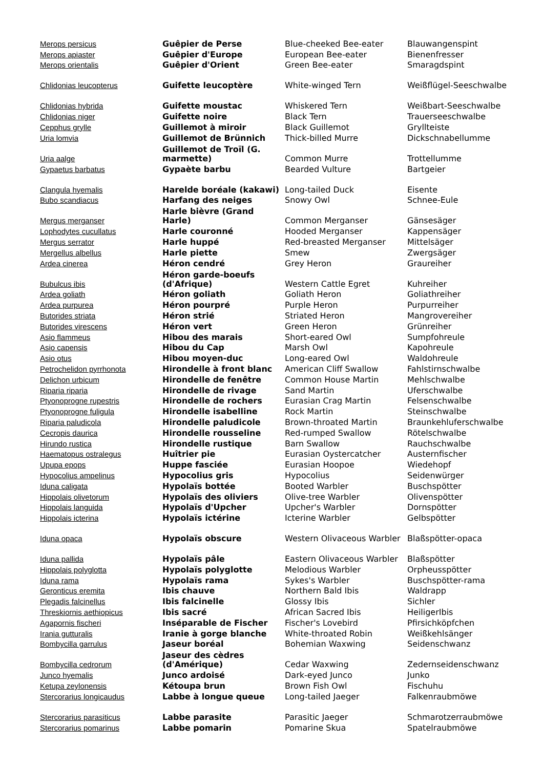| Merops persicus | Guêpier de Perse | Blue-cheeked Bee-eater | Blauwangenspint |
| Merops apiaster | Guêpier d'Europe | European Bee-eater | Bienenfresser |
| Merops orientalis | Guêpier d'Orient | Green Bee-eater | Smaragdspint |
| Chlidonias leucopterus | Guifette leucoptère | White-winged Tern | Weißflügel-Seeschwalbe |
| Chlidonias hybrida | Guifette moustac | Whiskered Tern | Weißbart-Seeschwalbe |
| Chlidonias niger | Guifette noire | Black Tern | Trauerseeschwalbe |
| Cepphus grylle | Guillemot à miroir | Black Guillemot | Gryllteiste |
| Uria lomvia | Guillemot de Brünnich | Thick-billed Murre | Dickschnabellumme |
| Uria aalge | Guillemot de Troïl (G. marmette) | Common Murre | Trottellumme |
| Gypaetus barbatus | Gypaète barbu | Bearded Vulture | Bartgeier |
| Clangula hyemalis | Harelde boréale (kakawi) | Long-tailed Duck | Eisente |
| Bubo scandiacus | Harfang des neiges | Snowy Owl | Schnee-Eule |
| Mergus merganser | Harle bièvre (Grand Harle) | Common Merganser | Gänsesäger |
| Lophodytes cucullatus | Harle couronné | Hooded Merganser | Kappensäger |
| Mergus serrator | Harle huppé | Red-breasted Merganser | Mittelsäger |
| Mergellus albellus | Harle piette | Smew | Zwergsäger |
| Ardea cinerea | Héron cendré | Grey Heron | Graureiher |
| Bubulcus ibis | Héron garde-boeufs (d'Afrique) | Western Cattle Egret | Kuhreiher |
| Ardea goliath | Héron goliath | Goliath Heron | Goliathreiher |
| Ardea purpurea | Héron pourpré | Purple Heron | Purpurreiher |
| Butorides striata | Héron strié | Striated Heron | Mangrovereiher |
| Butorides virescens | Héron vert | Green Heron | Grünreiher |
| Asio flammeus | Hibou des marais | Short-eared Owl | Sumpfohreule |
| Asio capensis | Hibou du Cap | Marsh Owl | Kapohreule |
| Asio otus | Hibou moyen-duc | Long-eared Owl | Waldohreule |
| Petrochelidon pyrrhonota | Hirondelle à front blanc | American Cliff Swallow | Fahlstirnschwalbe |
| Delichon urbicum | Hirondelle de fenêtre | Common House Martin | Mehlschwalbe |
| Riparia riparia | Hirondelle de rivage | Sand Martin | Uferschwalbe |
| Ptyonoprogne rupestris | Hirondelle de rochers | Eurasian Crag Martin | Felsenschwalbe |
| Ptyonoprogne fuligula | Hirondelle isabelline | Rock Martin | Steinschwalbe |
| Riparia paludicola | Hirondelle paludicole | Brown-throated Martin | Braunkehluferschwalbe |
| Cecropis daurica | Hirondelle rousseline | Red-rumped Swallow | Rötelschwalbe |
| Hirundo rustica | Hirondelle rustique | Barn Swallow | Rauchschwalbe |
| Haematopus ostralegus | Huîtrier pie | Eurasian Oystercatcher | Austernfischer |
| Upupa epops | Huppe fasciée | Eurasian Hoopoe | Wiedehopf |
| Hypocolius ampelinus | Hypocolius gris | Hypocolius | Seidenwürger |
| Iduna caligata | Hypolaïs bottée | Booted Warbler | Buschspötter |
| Hippolais olivetorum | Hypolaïs des oliviers | Olive-tree Warbler | Olivenspötter |
| Hippolais languida | Hypolaïs d'Upcher | Upcher's Warbler | Dornspötter |
| Hippolais icterina | Hypolaïs ictérine | Icterine Warbler | Gelbspötter |
| Iduna opaca | Hypolaïs obscure | Western Olivaceous Warbler | Blaßspötter-opaca |
| Iduna pallida | Hypolaïs pâle | Eastern Olivaceous Warbler | Blaßspötter |
| Hippolais polyglotta | Hypolaïs polyglotte | Melodious Warbler | Orpheusspötter |
| Iduna rama | Hypolaïs rama | Sykes's Warbler | Buschspötter-rama |
| Geronticus eremita | Ibis chauve | Northern Bald Ibis | Waldrapp |
| Plegadis falcinellus | Ibis falcinelle | Glossy Ibis | Sichler |
| Threskiornis aethiopicus | Ibis sacré | African Sacred Ibis | HeiligerIbis |
| Agapornis fischeri | Inséparable de Fischer | Fischer's Lovebird | Pfirsichköpfchen |
| Irania gutturalis | Iranie à gorge blanche | White-throated Robin | Weißkehlsänger |
| Bombycilla garrulus | Jaseur boréal | Bohemian Waxwing | Seidenschwanz |
| Bombycilla cedrorum | Jaseur des cèdres (d'Amérique) | Cedar Waxwing | Zedernseidenschwanz |
| Junco hyemalis | Junco ardoisé | Dark-eyed Junco | Junko |
| Ketupa zeylonensis | Kétoupa brun | Brown Fish Owl | Fischuhu |
| Stercorarius longicaudus | Labbe à longue queue | Long-tailed Jaeger | Falkenraubmöwe |
| Stercorarius parasiticus | Labbe parasite | Parasitic Jaeger | Schmarotzerraubmöwe |
| Stercorarius pomarinus | Labbe pomarin | Pomarine Skua | Spatelraubmöwe |